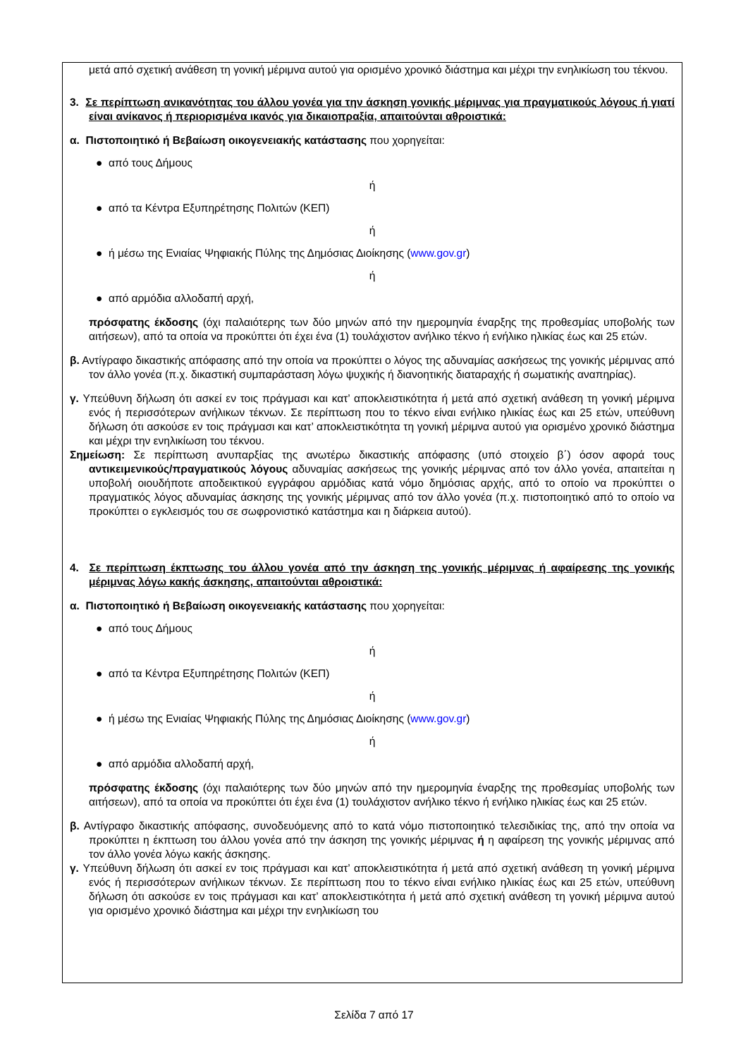μετά από σχετική ανάθεση τη γονική μέριμνα αυτού για ορισμένο χρονικό διάστημα και μέχρι την ενηλικίωση του τέκνου.
3. Σε περίπτωση ανικανότητας του άλλου γονέα για την άσκηση γονικής μέριμνας για πραγματικούς λόγους ή γιατί είναι ανίκανος ή περιορισμένα ικανός για δικαιοπραξία, απαιτούνται αθροιστικά:
α. Πιστοποιητικό ή Βεβαίωση οικογενειακής κατάστασης που χορηγείται:
● από τους Δήμους
ή
● από τα Κέντρα Εξυπηρέτησης Πολιτών (ΚΕΠ)
ή
● ή μέσω της Ενιαίας Ψηφιακής Πύλης της Δημόσιας Διοίκησης (www.gov.gr)
ή
● από αρμόδια αλλοδαπή αρχή,
πρόσφατης έκδοσης (όχι παλαιότερης των δύο μηνών από την ημερομηνία έναρξης της προθεσμίας υποβολής των αιτήσεων), από τα οποία να προκύπτει ότι έχει ένα (1) τουλάχιστον ανήλικο τέκνο ή ενήλικο ηλικίας έως και 25 ετών.
β. Αντίγραφο δικαστικής απόφασης από την οποία να προκύπτει ο λόγος της αδυναμίας ασκήσεως της γονικής μέριμνας από τον άλλο γονέα (π.χ. δικαστική συμπαράσταση λόγω ψυχικής ή διανοητικής διαταραχής ή σωματικής αναπηρίας).
γ. Υπεύθυνη δήλωση ότι ασκεί εν τοις πράγμασι και κατ’ αποκλειστικότητα ή μετά από σχετική ανάθεση τη γονική μέριμνα ενός ή περισσότερων ανήλικων τέκνων. Σε περίπτωση που το τέκνο είναι ενήλικο ηλικίας έως και 25 ετών, υπεύθυνη δήλωση ότι ασκούσε εν τοις πράγμασι και κατ’ αποκλειστικότητα τη γονική μέριμνα αυτού για ορισμένο χρονικό διάστημα και μέχρι την ενηλικίωση του τέκνου.
Σημείωση: Σε περίπτωση ανυπαρξίας της ανωτέρω δικαστικής απόφασης (υπό στοιχείο β΄) όσον αφορά τους αντικειμενικούς/πραγματικούς λόγους αδυναμίας ασκήσεως της γονικής μέριμνας από τον άλλο γονέα, απαιτείται η υποβολή οιουδήποτε αποδεικτικού εγγράφου αρμόδιας κατά νόμο δημόσιας αρχής, από το οποίο να προκύπτει ο πραγματικός λόγος αδυναμίας άσκησης της γονικής μέριμνας από τον άλλο γονέα (π.χ. πιστοποιητικό από το οποίο να προκύπτει ο εγκλεισμός του σε σωφρονιστικό κατάστημα και η διάρκεια αυτού).
4. Σε περίπτωση έκπτωσης του άλλου γονέα από την άσκηση της γονικής μέριμνας ή αφαίρεσης της γονικής μέριμνας λόγω κακής άσκησης, απαιτούνται αθροιστικά:
α. Πιστοποιητικό ή Βεβαίωση οικογενειακής κατάστασης που χορηγείται:
● από τους Δήμους
ή
● από τα Κέντρα Εξυπηρέτησης Πολιτών (ΚΕΠ)
ή
● ή μέσω της Ενιαίας Ψηφιακής Πύλης της Δημόσιας Διοίκησης (www.gov.gr)
ή
● από αρμόδια αλλοδαπή αρχή,
πρόσφατης έκδοσης (όχι παλαιότερης των δύο μηνών από την ημερομηνία έναρξης της προθεσμίας υποβολής των αιτήσεων), από τα οποία να προκύπτει ότι έχει ένα (1) τουλάχιστον ανήλικο τέκνο ή ενήλικο ηλικίας έως και 25 ετών.
β. Αντίγραφο δικαστικής απόφασης, συνοδευόμενης από το κατά νόμο πιστοποιητικό τελεσιδικίας της, από την οποία να προκύπτει η έκπτωση του άλλου γονέα από την άσκηση της γονικής μέριμνας ή η αφαίρεση της γονικής μέριμνας από τον άλλο γονέα λόγω κακής άσκησης.
γ. Υπεύθυνη δήλωση ότι ασκεί εν τοις πράγμασι και κατ’ αποκλειστικότητα ή μετά από σχετική ανάθεση τη γονική μέριμνα ενός ή περισσότερων ανήλικων τέκνων. Σε περίπτωση που το τέκνο είναι ενήλικο ηλικίας έως και 25 ετών, υπεύθυνη δήλωση ότι ασκούσε εν τοις πράγμασι και κατ’ αποκλειστικότητα ή μετά από σχετική ανάθεση τη γονική μέριμνα αυτού για ορισμένο χρονικό διάστημα και μέχρι την ενηλικίωση του
Σελίδα 7 από 17